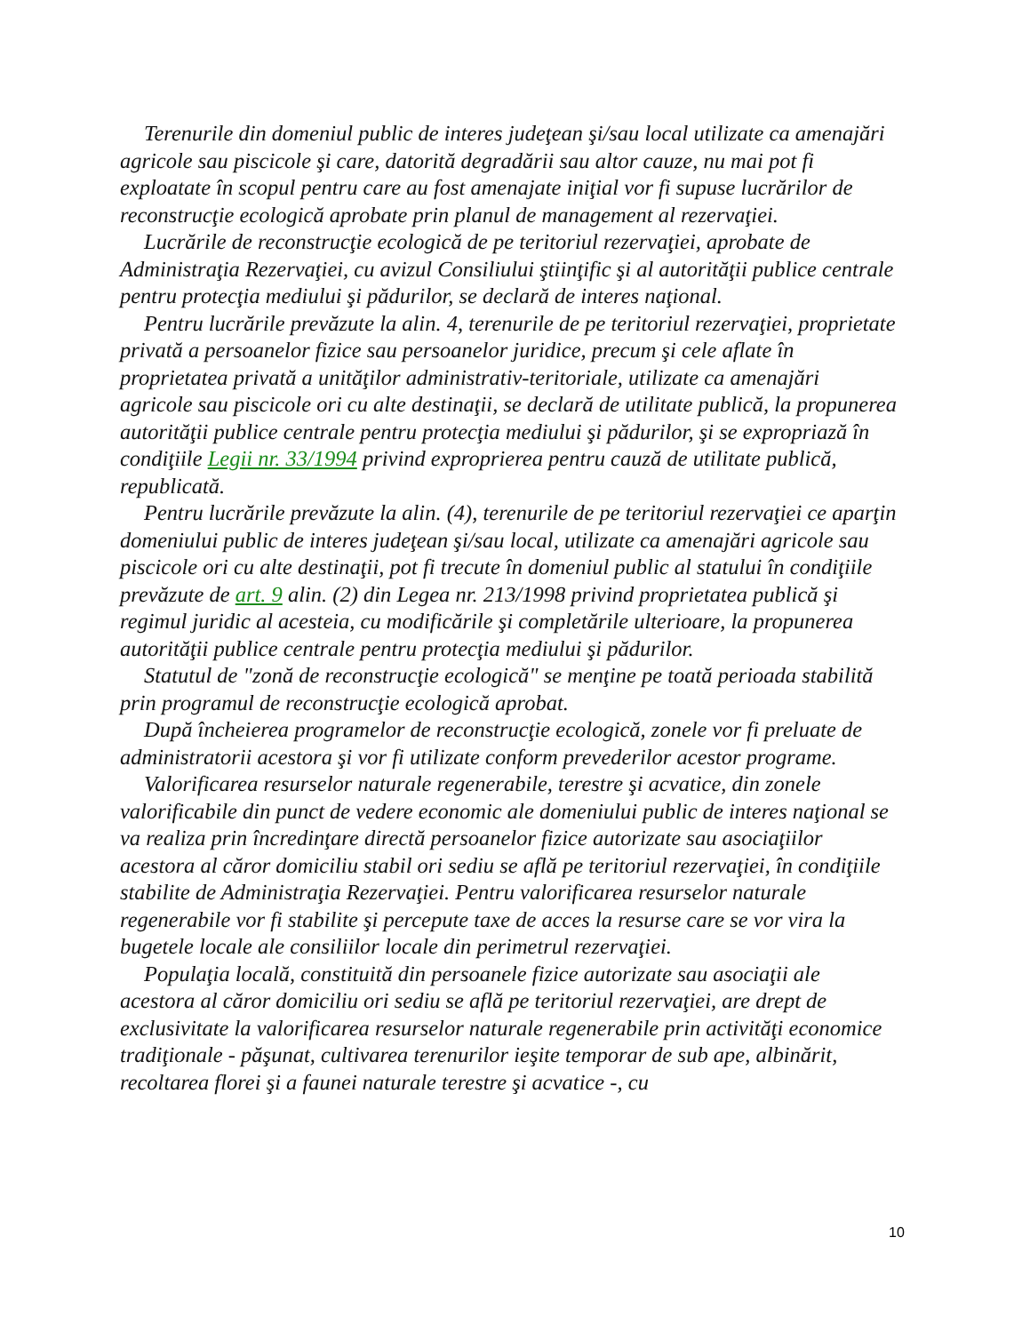Terenurile din domeniul public de interes judeţean şi/sau local utilizate ca amenajări agricole sau piscicole şi care, datorită degradării sau altor cauze, nu mai pot fi exploatate în scopul pentru care au fost amenajate iniţial vor fi supuse lucrărilor de reconstrucţie ecologică aprobate prin planul de management al rezervaţiei.
Lucrările de reconstrucţie ecologică de pe teritoriul rezervaţiei, aprobate de Administraţia Rezervaţiei, cu avizul Consiliului ştiinţific şi al autorităţii publice centrale pentru protecţia mediului şi pădurilor, se declară de interes naţional.
Pentru lucrările prevăzute la alin. 4, terenurile de pe teritoriul rezervaţiei, proprietate privată a persoanelor fizice sau persoanelor juridice, precum şi cele aflate în proprietatea privată a unităţilor administrativ-teritoriale, utilizate ca amenajări agricole sau piscicole ori cu alte destinaţii, se declară de utilitate publică, la propunerea autorităţii publice centrale pentru protecţia mediului şi pădurilor, şi se expropriază în condiţiile Legii nr. 33/1994 privind exproprierea pentru cauză de utilitate publică, republicată.
Pentru lucrările prevăzute la alin. (4), terenurile de pe teritoriul rezervaţiei ce aparţin domeniului public de interes judeţean şi/sau local, utilizate ca amenajări agricole sau piscicole ori cu alte destinaţii, pot fi trecute în domeniul public al statului în condiţiile prevăzute de art. 9 alin. (2) din Legea nr. 213/1998 privind proprietatea publică şi regimul juridic al acesteia, cu modificările şi completările ulterioare, la propunerea autorităţii publice centrale pentru protecţia mediului şi pădurilor.
Statutul de "zonă de reconstrucţie ecologică" se menţine pe toată perioada stabilită prin programul de reconstrucţie ecologică aprobat.
După încheierea programelor de reconstrucţie ecologică, zonele vor fi preluate de administratorii acestora şi vor fi utilizate conform prevederilor acestor programe.
Valorificarea resurselor naturale regenerabile, terestre şi acvatice, din zonele valorificabile din punct de vedere economic ale domeniului public de interes naţional se va realiza prin încredinţare directă persoanelor fizice autorizate sau asociaţiilor acestora al căror domiciliu stabil ori sediu se află pe teritoriul rezervaţiei, în condiţiile stabilite de Administraţia Rezervaţiei. Pentru valorificarea resurselor naturale regenerabile vor fi stabilite şi percepute taxe de acces la resurse care se vor vira la bugetele locale ale consiliilor locale din perimetrul rezervaţiei.
Populaţia locală, constituită din persoanele fizice autorizate sau asociaţii ale acestora al căror domiciliu ori sediu se află pe teritoriul rezervaţiei, are drept de exclusivitate la valorificarea resurselor naturale regenerabile prin activităţi economice tradiţionale - păşunat, cultivarea terenurilor ieşite temporar de sub ape, albinărit, recoltarea florei şi a faunei naturale terestre şi acvatice -, cu
10